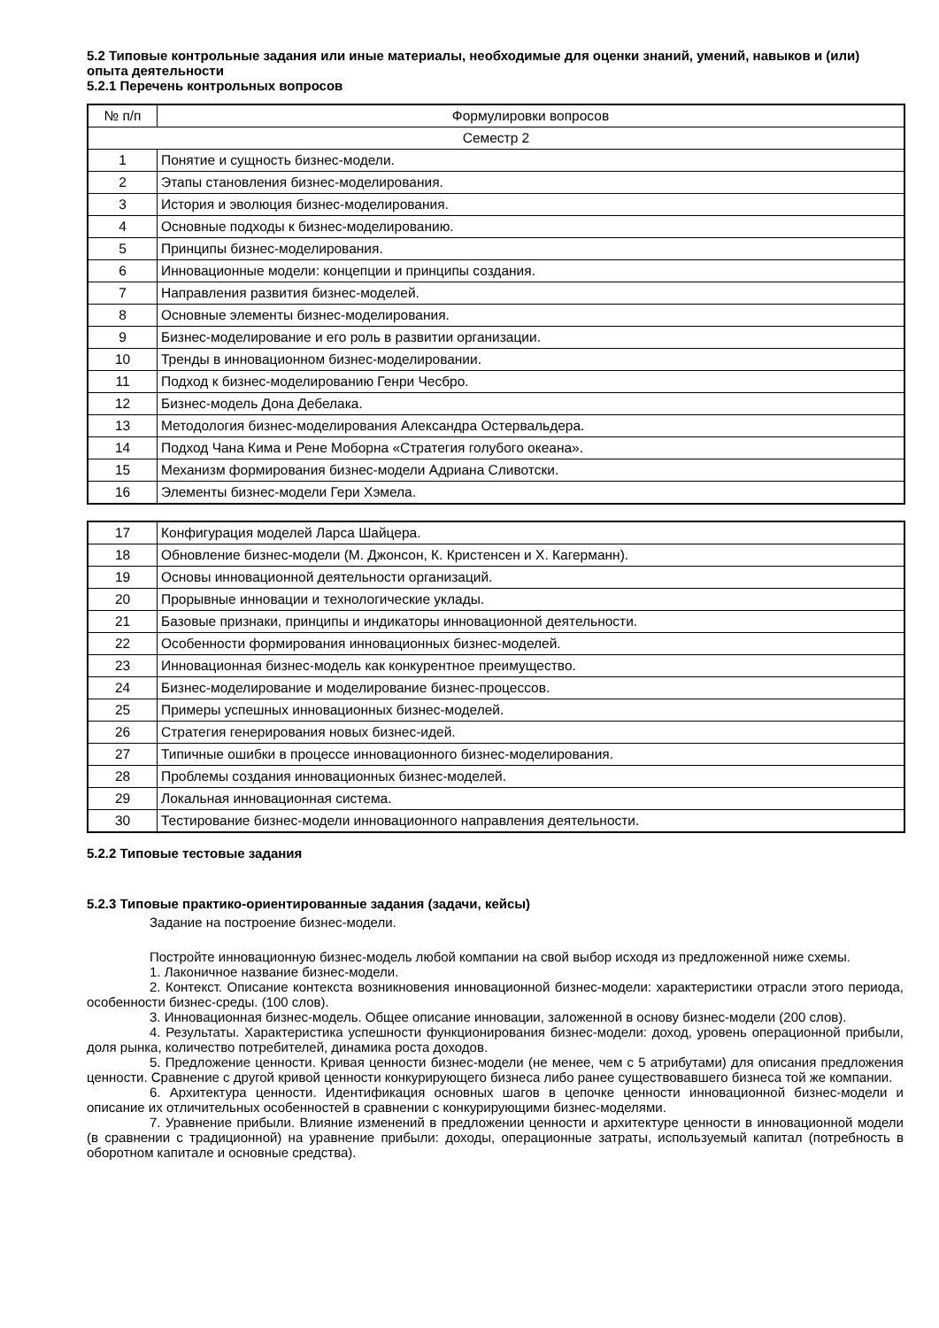5.2 Типовые контрольные задания или иные материалы, необходимые для оценки знаний, умений, навыков и (или) опыта деятельности
5.2.1 Перечень контрольных вопросов
| № п/п | Формулировки вопросов |
| Семестр 2 | |
| 1 | Понятие и сущность бизнес-модели. |
| 2 | Этапы становления бизнес-моделирования. |
| 3 | История и эволюция бизнес-моделирования. |
| 4 | Основные подходы к бизнес-моделированию. |
| 5 | Принципы бизнес-моделирования. |
| 6 | Инновационные модели: концепции и принципы создания. |
| 7 | Направления развития бизнес-моделей. |
| 8 | Основные элементы бизнес-моделирования. |
| 9 | Бизнес-моделирование и его роль в развитии организации. |
| 10 | Тренды в инновационном бизнес-моделировании. |
| 11 | Подход к бизнес-моделированию Генри Чесбро. |
| 12 | Бизнес-модель Дона Дебелака. |
| 13 | Методология бизнес-моделирования Александра Остервальдера. |
| 14 | Подход Чана Кима и Рене Моборна «Стратегия голубого океана». |
| 15 | Механизм формирования бизнес-модели Адриана Сливотски. |
| 16 | Элементы бизнес-модели Гери Хэмела. |
| 17 | Конфигурация моделей Ларса Шайцера. |
| 18 | Обновление бизнес-модели (М. Джонсон, К. Кристенсен и Х. Кагерманн). |
| 19 | Основы инновационной деятельности организаций. |
| 20 | Прорывные инновации и технологические уклады. |
| 21 | Базовые признаки, принципы и индикаторы инновационной деятельности. |
| 22 | Особенности формирования инновационных бизнес-моделей. |
| 23 | Инновационная бизнес-модель как конкурентное преимущество. |
| 24 | Бизнес-моделирование и моделирование бизнес-процессов. |
| 25 | Примеры успешных инновационных бизнес-моделей. |
| 26 | Стратегия генерирования новых бизнес-идей. |
| 27 | Типичные ошибки в процессе инновационного бизнес-моделирования. |
| 28 | Проблемы создания инновационных бизнес-моделей. |
| 29 | Локальная инновационная система. |
| 30 | Тестирование бизнес-модели инновационного направления деятельности. |
5.2.2 Типовые тестовые задания
5.2.3 Типовые практико-ориентированные задания (задачи, кейсы)
Задание на построение бизнес-модели.
Постройте инновационную бизнес-модель любой компании на свой выбор исходя из предложенной ниже схемы.
1. Лаконичное название бизнес-модели.
2. Контекст. Описание контекста возникновения инновационной бизнес-модели: характеристики отрасли этого периода, особенности бизнес-среды. (100 слов).
3. Инновационная бизнес-модель. Общее описание инновации, заложенной в основу бизнес-модели (200 слов).
4. Результаты. Характеристика успешности функционирования бизнес-модели: доход, уровень операционной прибыли, доля рынка, количество потребителей, динамика роста доходов.
5. Предложение ценности. Кривая ценности бизнес-модели (не менее, чем с 5 атрибутами) для описания предложения ценности. Сравнение с другой кривой ценности конкурирующего бизнеса либо ранее существовавшего бизнеса той же компании.
6. Архитектура ценности. Идентификация основных шагов в цепочке ценности инновационной бизнес-модели и описание их отличительных особенностей в сравнении с конкурирующими бизнес-моделями.
7. Уравнение прибыли. Влияние изменений в предложении ценности и архитектуре ценности в инновационной модели (в сравнении с традиционной) на уравнение прибыли: доходы, операционные затраты, используемый капитал (потребность в оборотном капитале и основные средства).